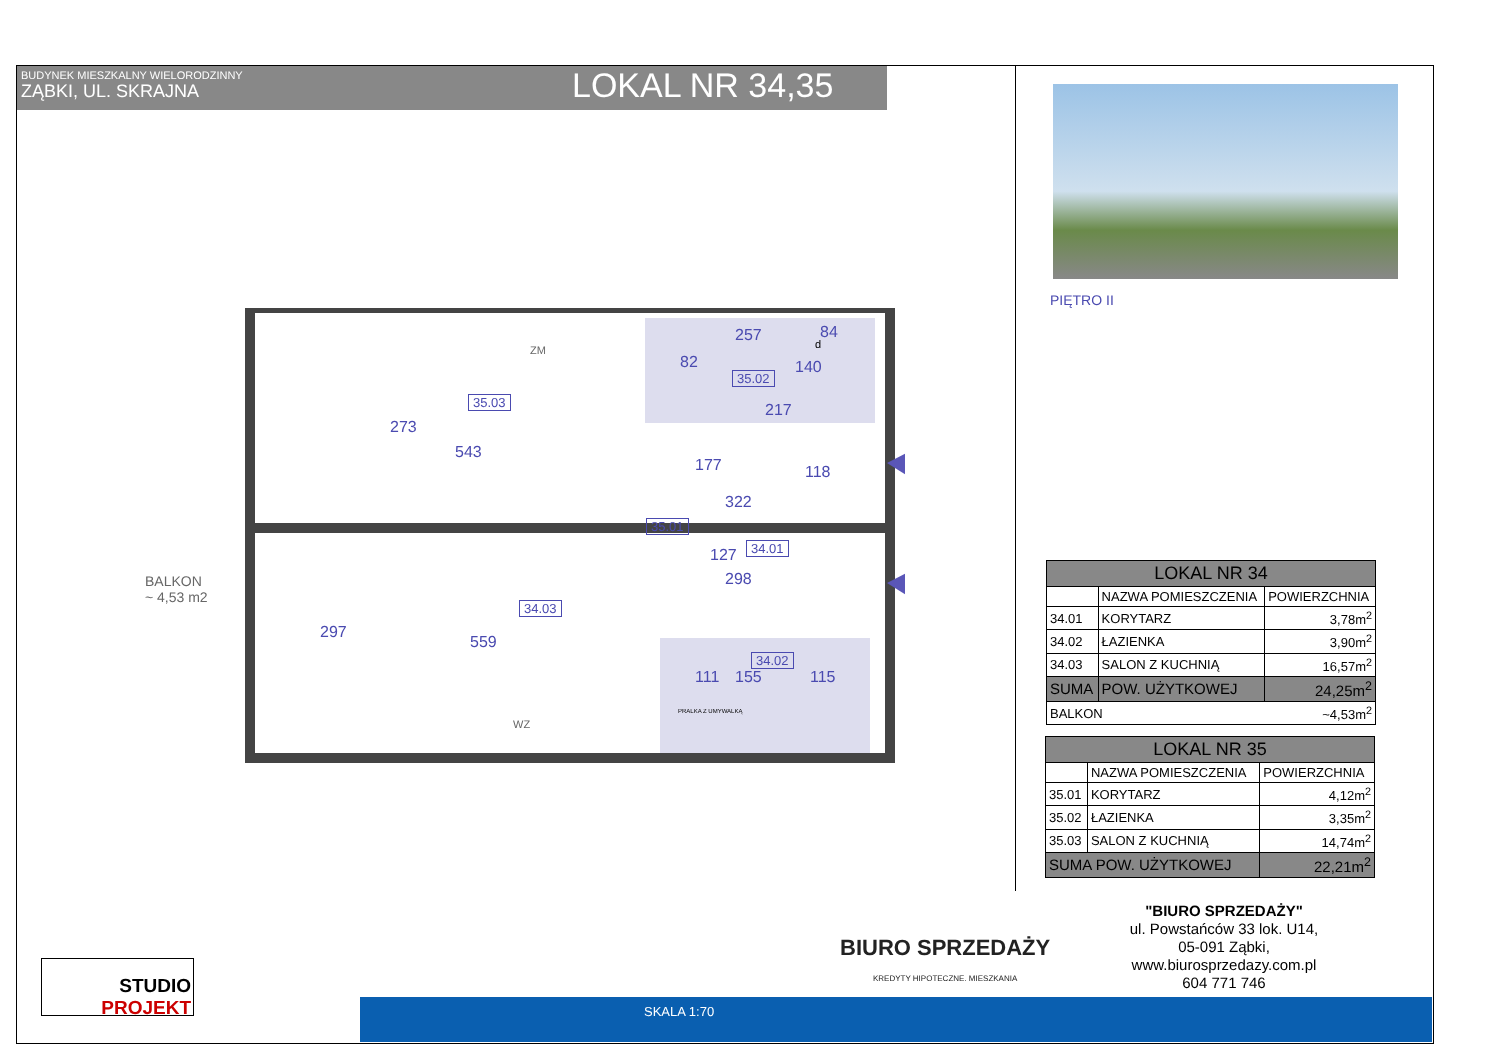BUDYNEK MIESZKALNY WIELORODZINNY
ZĄBKI, UL. SKRAJNA
LOKAL NR 34,35
PIĘTRO II
35.03
35.02
35.01
34.01
34.03
34.02
BALKON
~ 4,53 m2
543
559
322
298
217
257
82
111 115
273
297
177 118
140
84
127
155
ZM
WZ
PRALKA Z UMYWALKĄ
d
| LOKAL NR 34 | | |
| | NAZWA POMIESZCZENIA | POWIERZCHNIA |
| 34.01 | KORYTARZ | 3,78m<sup>2</sup> |
| 34.02 | ŁAZIENKA | 3,90m<sup>2</sup> |
| 34.03 | SALON Z KUCHNIĄ | 16,57m<sup>2</sup> |
| SUMA | POW. UŻYTKOWEJ | 24,25m<sup>2</sup> |
| BALKON | | ~4,53m<sup>2</sup> |
| LOKAL NR 35 | | |
| | NAZWA POMIESZCZENIA | POWIERZCHNIA |
| 35.01 | KORYTARZ | 4,12m<sup>2</sup> |
| 35.02 | ŁAZIENKA | 3,35m<sup>2</sup> |
| 35.03 | SALON Z KUCHNIĄ | 14,74m<sup>2</sup> |
| SUMA POW. UŻYTKOWEJ | | 22,21m<sup>2</sup> |
"BIURO SPRZEDAŻY"
ul. Powstańców 33 lok. U14,
05-091 Ząbki,
www.biurosprzedazy.com.pl
604 771 746
BIURO SPRZEDAŻY
KREDYTY HIPOTECZNE. MIESZKANIA
STUDIO
PROJEKT
SKALA 1:70